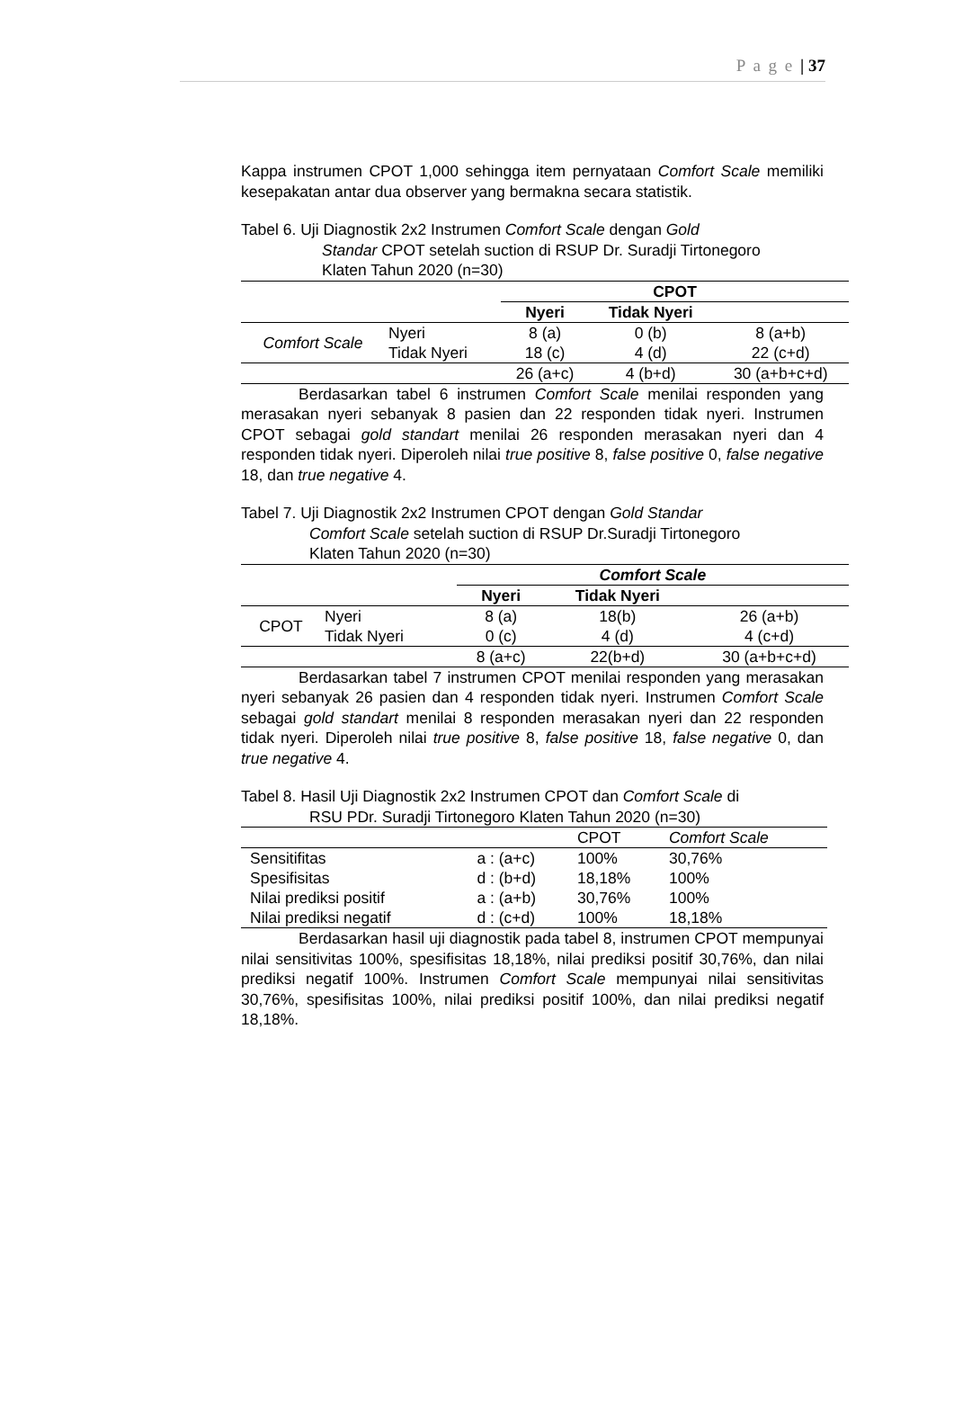P a g e | 37
Kappa instrumen CPOT 1,000 sehingga item pernyataan Comfort Scale memiliki kesepakatan antar dua observer yang bermakna secara statistik.
Tabel 6. Uji Diagnostik 2x2 Instrumen Comfort Scale dengan Gold
Standar CPOT setelah suction di RSUP Dr. Suradji Tirtonegoro
Klaten Tahun 2020 (n=30)
| | | CPOT | | |
| --- | --- | --- | --- | --- |
| | | Nyeri | Tidak Nyeri | |
| Comfort Scale | Nyeri | 8 (a) | 0 (b) | 8 (a+b) |
| | Tidak Nyeri | 18 (c) | 4 (d) | 22 (c+d) |
| | | 26 (a+c) | 4 (b+d) | 30 (a+b+c+d) |
Berdasarkan tabel 6 instrumen Comfort Scale menilai responden yang merasakan nyeri sebanyak 8 pasien dan 22 responden tidak nyeri. Instrumen CPOT sebagai gold standart menilai 26 responden merasakan nyeri dan 4 responden tidak nyeri. Diperoleh nilai true positive 8, false positive 0, false negative 18, dan true negative 4.
Tabel 7. Uji Diagnostik 2x2 Instrumen CPOT dengan Gold Standar
Comfort Scale setelah suction di RSUP Dr.Suradji Tirtonegoro
Klaten Tahun 2020 (n=30)
| | | Comfort Scale | | |
| --- | --- | --- | --- | --- |
| | | Nyeri | Tidak Nyeri | |
| CPOT | Nyeri | 8 (a) | 18(b) | 26 (a+b) |
| | Tidak Nyeri | 0 (c) | 4 (d) | 4 (c+d) |
| | | 8 (a+c) | 22(b+d) | 30 (a+b+c+d) |
Berdasarkan tabel 7 instrumen CPOT menilai responden yang merasakan nyeri sebanyak 26 pasien dan 4 responden tidak nyeri. Instrumen Comfort Scale sebagai gold standart menilai 8 responden merasakan nyeri dan 22 responden tidak nyeri. Diperoleh nilai true positive 8, false positive 18, false negative 0, dan true negative 4.
Tabel 8. Hasil Uji Diagnostik 2x2 Instrumen CPOT dan Comfort Scale di
RSU PDr. Suradji Tirtonegoro Klaten Tahun 2020 (n=30)
| | | CPOT | Comfort Scale |
| Sensitifitas | a : (a+c) | 100% | 30,76% |
| Spesifisitas | d : (b+d) | 18,18% | 100% |
| Nilai prediksi positif | a : (a+b) | 30,76% | 100% |
| Nilai prediksi negatif | d : (c+d) | 100% | 18,18% |
Berdasarkan hasil uji diagnostik pada tabel 8, instrumen CPOT mempunyai nilai sensitivitas 100%, spesifisitas 18,18%, nilai prediksi positif 30,76%, dan nilai prediksi negatif 100%. Instrumen Comfort Scale mempunyai nilai sensitivitas 30,76%, spesifisitas 100%, nilai prediksi positif 100%, dan nilai prediksi negatif 18,18%.